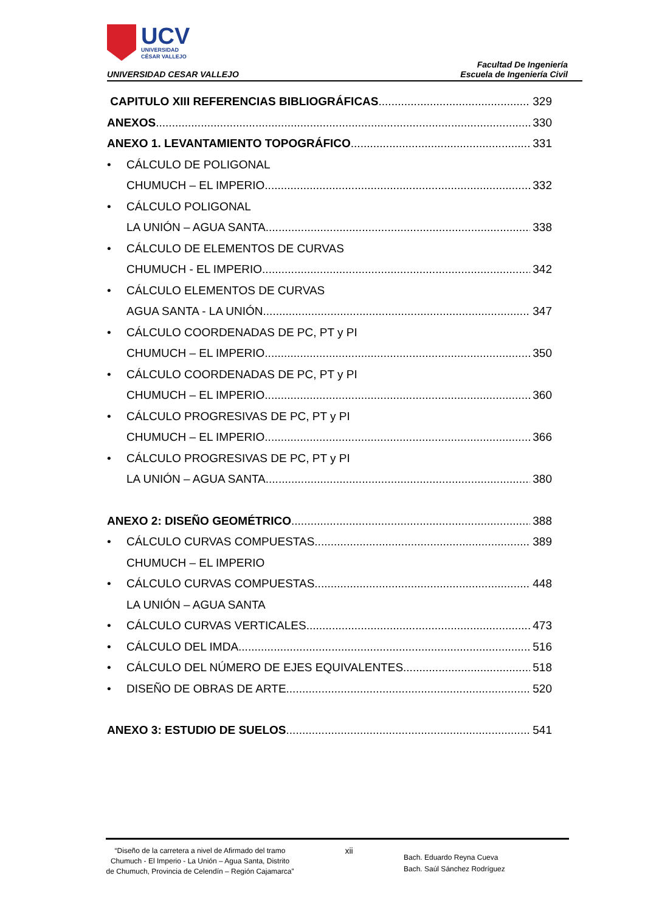UCV
UNIVERSIDAD
CÉSAR VALLEJO
UNIVERSIDAD CESAR VALLEJO
Facultad De Ingeniería
Escuela de Ingeniería Civil
CAPITULO XIII REFERENCIAS BIBLIOGRÁFICAS 329
ANEXOS 330
ANEXO 1. LEVANTAMIENTO TOPOGRÁFICO 331
• CÁLCULO DE POLIGONAL
CHUMUCH – EL IMPERIO 332
• CÁLCULO POLIGONAL
LA UNIÓN – AGUA SANTA 338
• CÁLCULO DE ELEMENTOS DE CURVAS
CHUMUCH - EL IMPERIO 342
• CÁLCULO ELEMENTOS DE CURVAS
AGUA SANTA - LA UNIÓN 347
• CÁLCULO COORDENADAS DE PC, PT y PI
CHUMUCH – EL IMPERIO 350
• CÁLCULO COORDENADAS DE PC, PT y PI
CHUMUCH – EL IMPERIO 360
• CÁLCULO PROGRESIVAS DE PC, PT y PI
CHUMUCH – EL IMPERIO 366
• CÁLCULO PROGRESIVAS DE PC, PT y PI
LA UNIÓN – AGUA SANTA 380
ANEXO 2: DISEÑO GEOMÉTRICO 388
• CÁLCULO CURVAS COMPUESTAS 389
CHUMUCH – EL IMPERIO
• CÁLCULO CURVAS COMPUESTAS 448
LA UNIÓN – AGUA SANTA
• CÁLCULO CURVAS VERTICALES 473
• CÁLCULO DEL IMDA 516
• CÁLCULO DEL NÚMERO DE EJES EQUIVALENTES 518
• DISEÑO DE OBRAS DE ARTE 520
ANEXO 3: ESTUDIO DE SUELOS 541
“Diseño de la carretera a nivel de Afirmado del tramo Chumuch - El Imperio - La Unión – Agua Santa, Distrito de Chumuch, Provincia de Celendín – Región Cajamarca”
xii
Bach. Eduardo Reyna Cueva
Bach. Saúl Sánchez Rodríguez